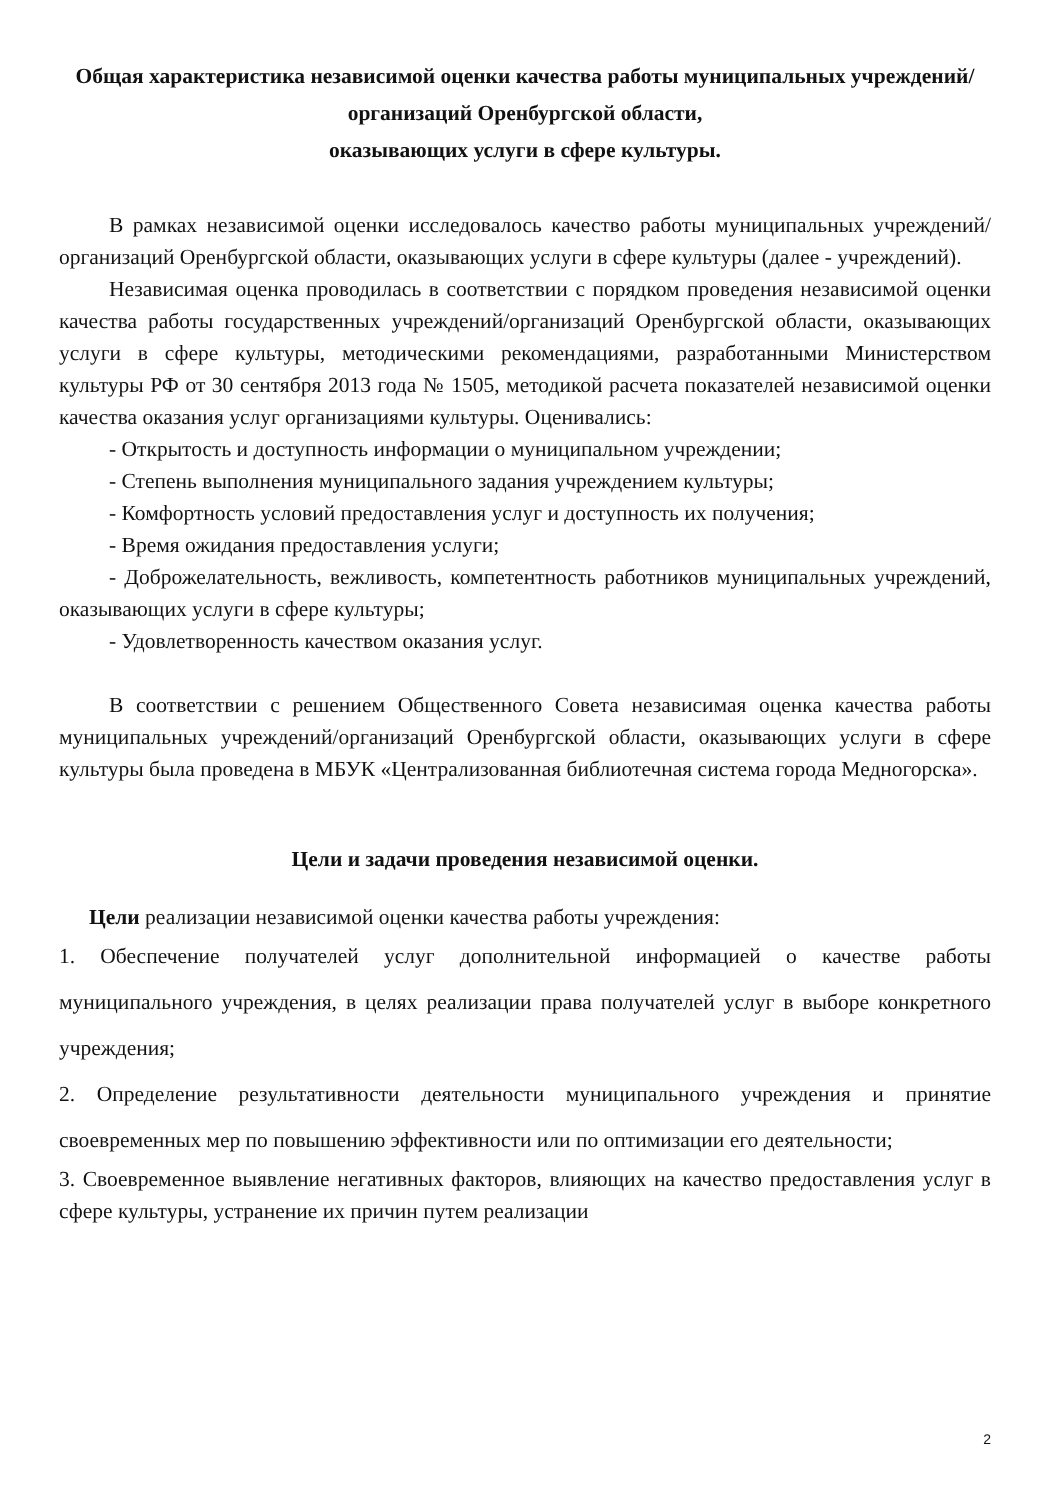Общая характеристика независимой оценки качества работы муниципальных учреждений/организаций Оренбургской области,
оказывающих услуги в сфере культуры.
В рамках независимой оценки исследовалось качество работы муниципальных учреждений/организаций Оренбургской области, оказывающих услуги в сфере культуры (далее - учреждений).
Независимая оценка проводилась в соответствии с порядком проведения независимой оценки качества работы государственных учреждений/организаций Оренбургской области, оказывающих услуги в сфере культуры, методическими рекомендациями, разработанными Министерством культуры РФ от 30 сентября 2013 года № 1505, методикой расчета показателей независимой оценки качества оказания услуг организациями культуры. Оценивались:
- Открытость и доступность информации о муниципальном учреждении;
- Степень выполнения муниципального задания учреждением культуры;
- Комфортность условий предоставления услуг и доступность их получения;
- Время ожидания предоставления услуги;
- Доброжелательность, вежливость, компетентность работников муниципальных учреждений, оказывающих услуги в сфере культуры;
- Удовлетворенность качеством оказания услуг.
В соответствии с решением Общественного Совета независимая оценка качества работы муниципальных учреждений/организаций Оренбургской области, оказывающих услуги в сфере культуры была проведена в МБУК «Централизованная библиотечная система города Медногорска».
Цели и задачи проведения независимой оценки.
Цели реализации независимой оценки качества работы учреждения:
1. Обеспечение получателей услуг дополнительной информацией о качестве работы муниципального учреждения, в целях реализации права получателей услуг в выборе конкретного учреждения;
2. Определение результативности деятельности муниципального учреждения и принятие своевременных мер по повышению эффективности или по оптимизации его деятельности;
3. Своевременное выявление негативных факторов, влияющих на качество предоставления услуг в сфере культуры, устранение их причин путем реализации
2